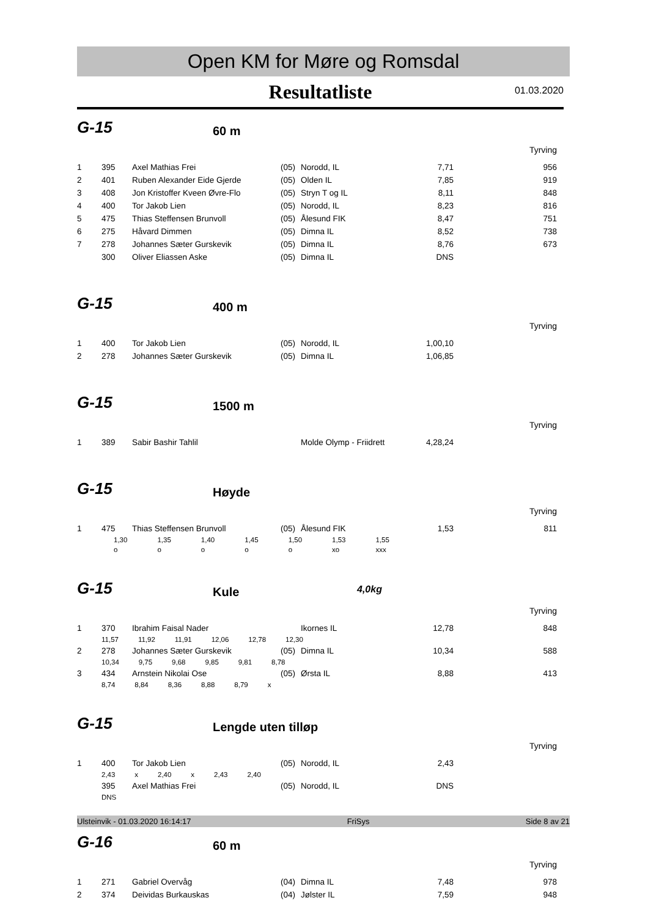Open KM for Møre og Romsdal
Resultatliste
01.03.2020
G-15
60 m
Tyrving
| 1 | 395 | Axel Mathias Frei | (05) | Norodd, IL | 7,71 | 956 |
| 2 | 401 | Ruben Alexander Eide Gjerde | (05) | Olden IL | 7,85 | 919 |
| 3 | 408 | Jon Kristoffer Kveen Øvre-Flo | (05) | Stryn T og IL | 8,11 | 848 |
| 4 | 400 | Tor Jakob Lien | (05) | Norodd, IL | 8,23 | 816 |
| 5 | 475 | Thias Steffensen Brunvoll | (05) | Ålesund FIK | 8,47 | 751 |
| 6 | 275 | Håvard Dimmen | (05) | Dimna IL | 8,52 | 738 |
| 7 | 278 | Johannes Sæter Gurskevik | (05) | Dimna IL | 8,76 | 673 |
| | 300 | Oliver Eliassen Aske | (05) | Dimna IL | DNS | |
G-15
400 m
Tyrving
| 1 | 400 | Tor Jakob Lien | (05) | Norodd, IL | 1,00,10 | |
| 2 | 278 | Johannes Sæter Gurskevik | (05) | Dimna IL | 1,06,85 | |
G-15
1500 m
Tyrving
| 1 | 389 | Sabir Bashir Tahlil | | Molde Olymp - Friidrett | 4,28,24 | |
G-15
Høyde
Tyrving
| 1 | 475 | Thias Steffensen Brunvoll | (05) | Ålesund FIK | 1,53 | 811 |
| 1,30 | 1,35 | 1,40 | 1,45 | 1,50 | 1,53 | 1,55 |
| o | o | o | o | o | xo | xxx |
G-15
Kule
4,0kg
Tyrving
| 1 | 370 | Ibrahim Faisal Nader | | Ikornes IL | 12,78 | 848 |
| | 11,57 11,92 11,91 12,06 12,78 12,30 | | | | | |
| 2 | 278 | Johannes Sæter Gurskevik | (05) | Dimna IL | 10,34 | 588 |
| | 10,34 9,75 9,68 9,85 9,81 8,78 | | | | | |
| 3 | 434 | Arnstein Nikolai Ose | (05) | Ørsta IL | 8,88 | 413 |
| | 8,74 8,84 8,36 8,88 8,79 x | | | | | |
G-15
Lengde uten tilløp
Tyrving
| 1 | 400 | Tor Jakob Lien | (05) | Norodd, IL | 2,43 | |
| | 2,43 x 2,40 x 2,43 2,40 | | | | | |
| | 395 | Axel Mathias Frei | (05) | Norodd, IL | DNS | |
| | DNS | | | | | |
G-16
60 m
Tyrving
| 1 | 271 | Gabriel Overvåg | (04) | Dimna IL | 7,48 | 978 |
| 2 | 374 | Deividas Burkauskas | (04) | Jølster IL | 7,59 | 948 |
Ulsteinvik - 01.03.2020 16:14:17 FriSys Side 8 av 21